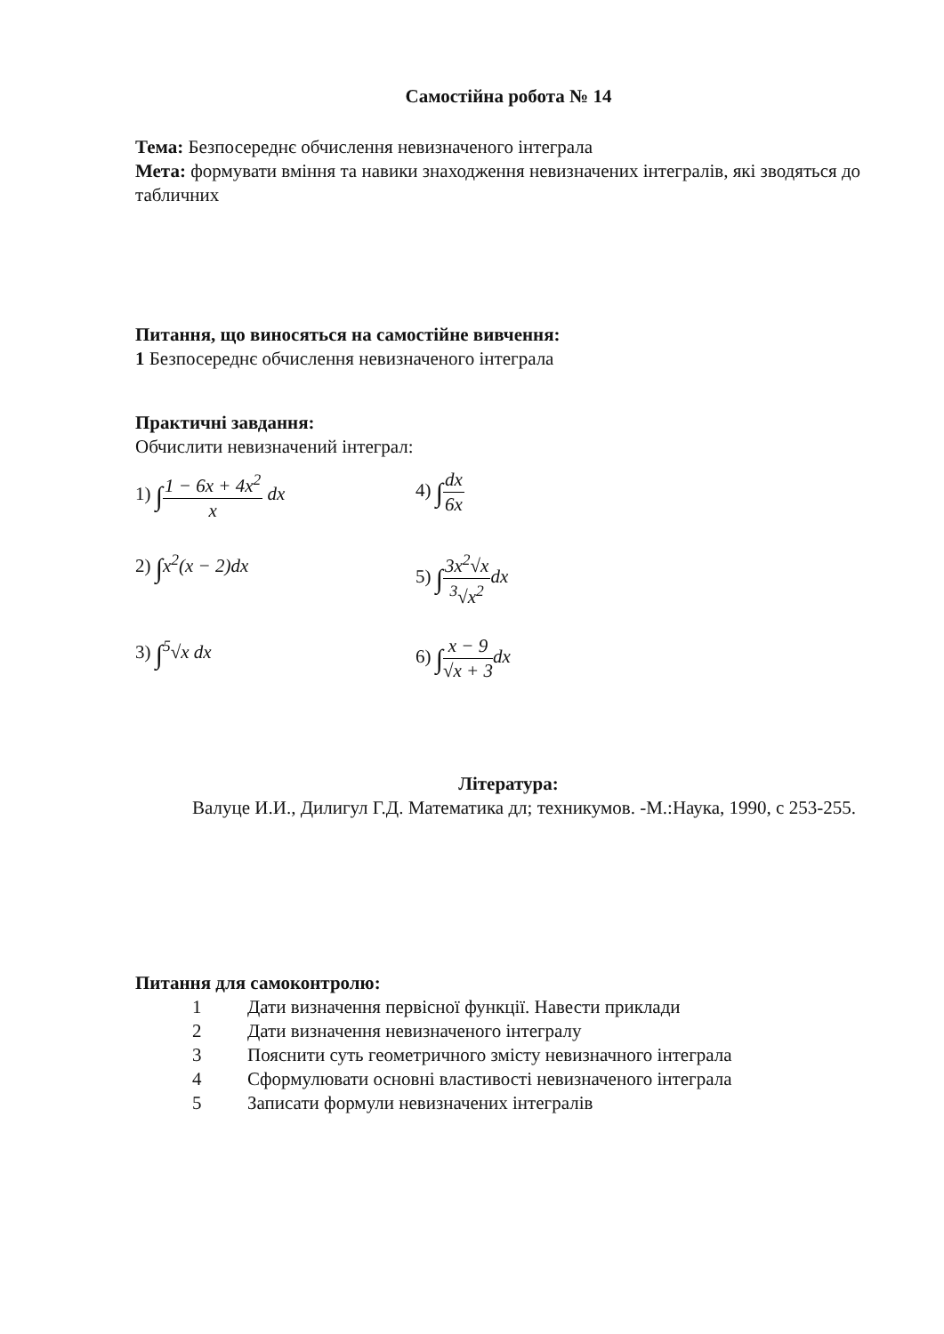Самостійна робота № 14
Тема: Безпосереднє обчислення невизначеного інтеграла
Мета: формувати вміння та навики знаходження невизначених інтегралів, які зводяться до табличних
Питання, що виносяться на самостійне вивчення:
1 Безпосереднє обчислення невизначеного інтеграла
Практичні завдання:
Обчислити невизначений інтеграл:
1) ∫1 − 6x + 4x<sup>2</sup> x dx
4) ∫dx 6x
2) ∫x<sup>2</sup>(x − 2)dx
5) ∫3x<sup>2</sup>√x <sup>3</sup>√x<sup>2</sup> dx
3) ∫<sup>5</sup>√x dx
6) ∫x − 9 √x + 3 dx
Література:
Валуце И.И., Дилигул Г.Д. Математика дл; техникумов. -М.:Наука, 1990, с 253-255.
Питання для самоконтролю:
1 Дати визначення первісної функції. Навести приклади
2 Дати визначення невизначеного інтегралу
3 Пояснити суть геометричного змісту невизначного інтеграла
4 Сформулювати основні властивості невизначеного інтеграла
5 Записати формули невизначених інтегралів